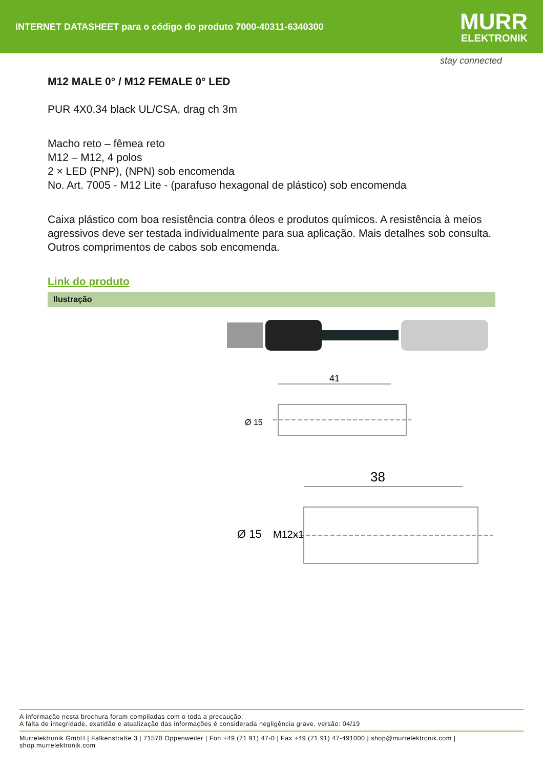INTERNET DATASHEET para o código do produto 7000-40311-6340300
MURR
ELEKTRONIK
stay connected
M12 MALE 0° / M12 FEMALE 0° LED
PUR 4X0.34 black UL/CSA, drag ch 3m
Macho reto – fêmea reto
M12 – M12, 4 polos
2 × LED (PNP), (NPN) sob encomenda
No. Art. 7005 - M12 Lite - (parafuso hexagonal de plástico) sob encomenda
Caixa plástico com boa resistência contra óleos e produtos químicos. A resistência à meios agressivos deve ser testada individualmente para sua aplicação. Mais detalhes sob consulta. Outros comprimentos de cabos sob encomenda.
Link do produto
Ilustração
41
Ø 15
38
Ø 15
M12x1
A informação nesta brochura foram compiladas com o toda a precaução.
A falta de integridade, exatidão e atualização das informações é considerada negligência grave. versão: 04/19
Murrelektronik GmbH | Falkenstraße 3 | 71570 Oppenweiler | Fon +49 (71 91) 47-0 | Fax +49 (71 91) 47-491000 | shop@murrelektronik.com | shop.murrelektronik.com